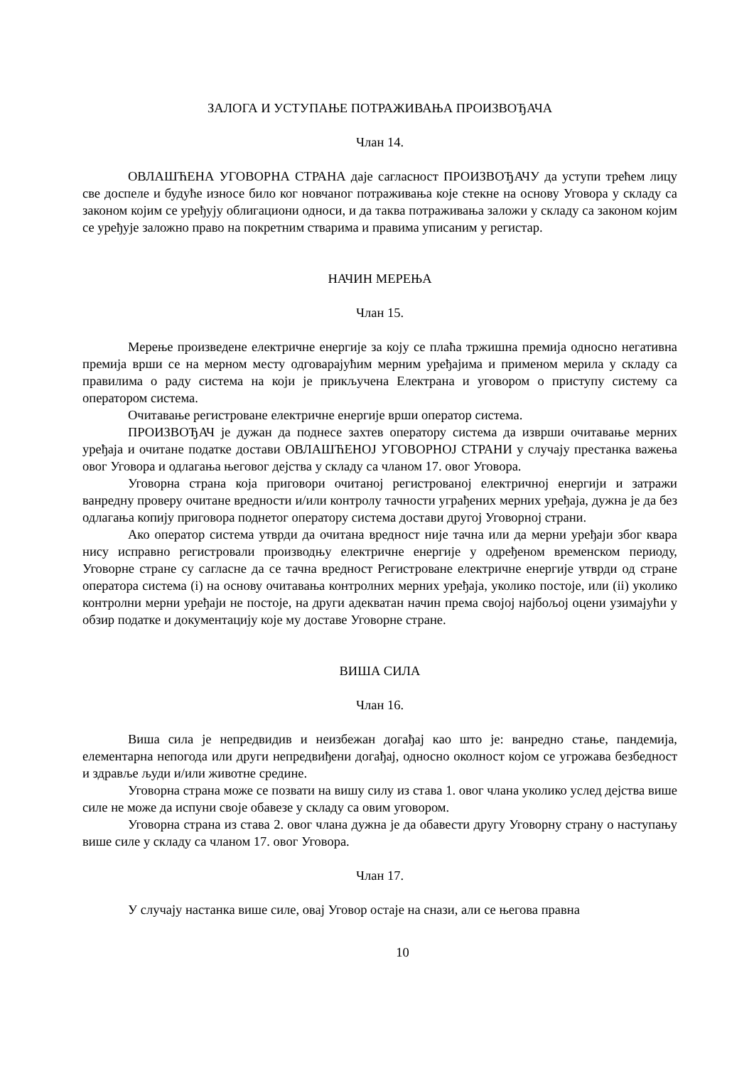ЗАЛОГА И УСТУПАЊЕ ПОТРАЖИВАЊА ПРОИЗВОЂАЧА
Члан 14.
ОВЛАШЋЕНА УГОВОРНА СТРАНА даје сагласност ПРОИЗВОЂАЧУ да уступи трећем лицу све доспеле и будуће износе било ког новчаног потраживања које стекне на основу Уговора у складу са законом којим се уређују облигациони односи, и да таква потраживања заложи у складу са законом којим се уређује заложно право на покретним стварима и правима уписаним у регистар.
НАЧИН МЕРЕЊА
Члан 15.
Мерење произведене електричне енергије за коју се плаћа тржишна премија односно негативна премија врши се на мерном месту одговарајућим мерним уређајима и применом мерила у складу са правилима о раду система на који је прикључена Електрана и уговором о приступу систему са оператором система.
Очитавање регистроване електричне енергије врши оператор система.
ПРОИЗВОЂАЧ је дужан да поднесе захтев оператору система да изврши очитавање мерних уређаја и очитане податке достави ОВЛАШЋЕНОЈ УГОВОРНОЈ СТРАНИ у случају престанка важења овог Уговора и одлагања његовог дејства у складу са чланом 17. овог Уговора.
Уговорна страна која приговори очитаној регистрованој електричној енергији и затражи ванредну проверу очитане вредности и/или контролу тачности уграђених мерних уређаја, дужна је да без одлагања копију приговора поднетог оператору система достави другој Уговорној страни.
Ако оператор система утврди да очитана вредност није тачна или да мерни уређаји због квара нису исправно регистровали производњу електричне енергије у одређеном временском периоду, Уговорне стране су сагласне да се тачна вредност Регистроване електричне енергије утврди од стране оператора система (i) на основу очитавања контролних мерних уређаја, уколико постоје, или (ii) уколико контролни мерни уређаји не постоје, на други адекватан начин према својој најбољој оцени узимајући у обзир податке и документацију које му доставе Уговорне стране.
ВИША СИЛА
Члан 16.
Виша сила је непредвидив и неизбежан догађај као што је: ванредно стање, пандемија, елементарна непогода или други непредвиђени догађај, односно околност којом се угрожава безбедност и здравље људи и/или животне средине.
Уговорна страна може се позвати на вишу силу из става 1. овог члана уколико услед дејства више силе не може да испуни своје обавезе у складу са овим уговором.
Уговорна страна из става 2. овог члана дужна је да обавести другу Уговорну страну о наступању више силе у складу са чланом 17. овог Уговора.
Члан 17.
У случају настанка више силе, овај Уговор остаје на снази, али се његова правна
10